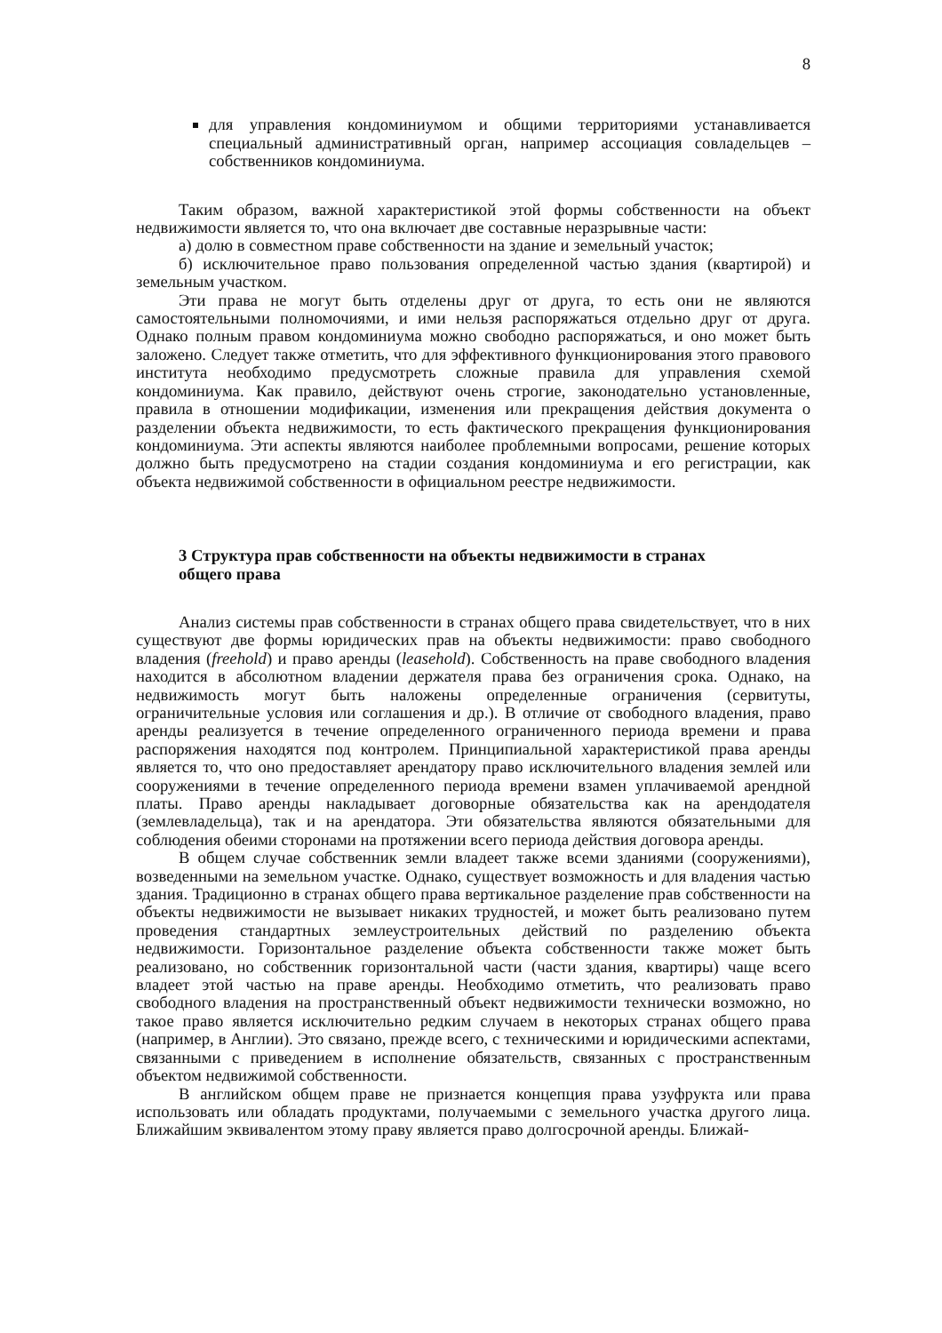8
для управления кондоминиумом и общими территориями устанавливается специальный административный орган, например ассоциация совладельцев – собственников кондоминиума.
Таким образом, важной характеристикой этой формы собственности на объект недвижимости является то, что она включает две составные неразрывные части:
а) долю в совместном праве собственности на здание и земельный участок;
б) исключительное право пользования определенной частью здания (квартирой) и земельным участком.
Эти права не могут быть отделены друг от друга, то есть они не являются самостоятельными полномочиями, и ими нельзя распоряжаться отдельно друг от друга. Однако полным правом кондоминиума можно свободно распоряжаться, и оно может быть заложено. Следует также отметить, что для эффективного функционирования этого правового института необходимо предусмотреть сложные правила для управления схемой кондоминиума. Как правило, действуют очень строгие, законодательно установленные, правила в отношении модификации, изменения или прекращения действия документа о разделении объекта недвижимости, то есть фактического прекращения функционирования кондоминиума. Эти аспекты являются наиболее проблемными вопросами, решение которых должно быть предусмотрено на стадии создания кондоминиума и его регистрации, как объекта недвижимой собственности в официальном реестре недвижимости.
3 Структура прав собственности на объекты недвижимости в странах общего права
Анализ системы прав собственности в странах общего права свидетельствует, что в них существуют две формы юридических прав на объекты недвижимости: право свободного владения (freehold) и право аренды (leasehold). Собственность на праве свободного владения находится в абсолютном владении держателя права без ограничения срока. Однако, на недвижимость могут быть наложены определенные ограничения (сервитуты, ограничительные условия или соглашения и др.). В отличие от свободного владения, право аренды реализуется в течение определенного ограниченного периода времени и права распоряжения находятся под контролем. Принципиальной характеристикой права аренды является то, что оно предоставляет арендатору право исключительного владения землей или сооружениями в течение определенного периода времени взамен уплачиваемой арендной платы. Право аренды накладывает договорные обязательства как на арендодателя (землевладельца), так и на арендатора. Эти обязательства являются обязательными для соблюдения обеими сторонами на протяжении всего периода действия договора аренды.
В общем случае собственник земли владеет также всеми зданиями (сооружениями), возведенными на земельном участке. Однако, существует возможность и для владения частью здания. Традиционно в странах общего права вертикальное разделение прав собственности на объекты недвижимости не вызывает никаких трудностей, и может быть реализовано путем проведения стандартных землеустроительных действий по разделению объекта недвижимости. Горизонтальное разделение объекта собственности также может быть реализовано, но собственник горизонтальной части (части здания, квартиры) чаще всего владеет этой частью на праве аренды. Необходимо отметить, что реализовать право свободного владения на пространственный объект недвижимости технически возможно, но такое право является исключительно редким случаем в некоторых странах общего права (например, в Англии). Это связано, прежде всего, с техническими и юридическими аспектами, связанными с приведением в исполнение обязательств, связанных с пространственным объектом недвижимой собственности.
В английском общем праве не признается концепция права узуфрукта или права использовать или обладать продуктами, получаемыми с земельного участка другого лица. Ближайшим эквивалентом этому праву является право долгосрочной аренды. Ближай-